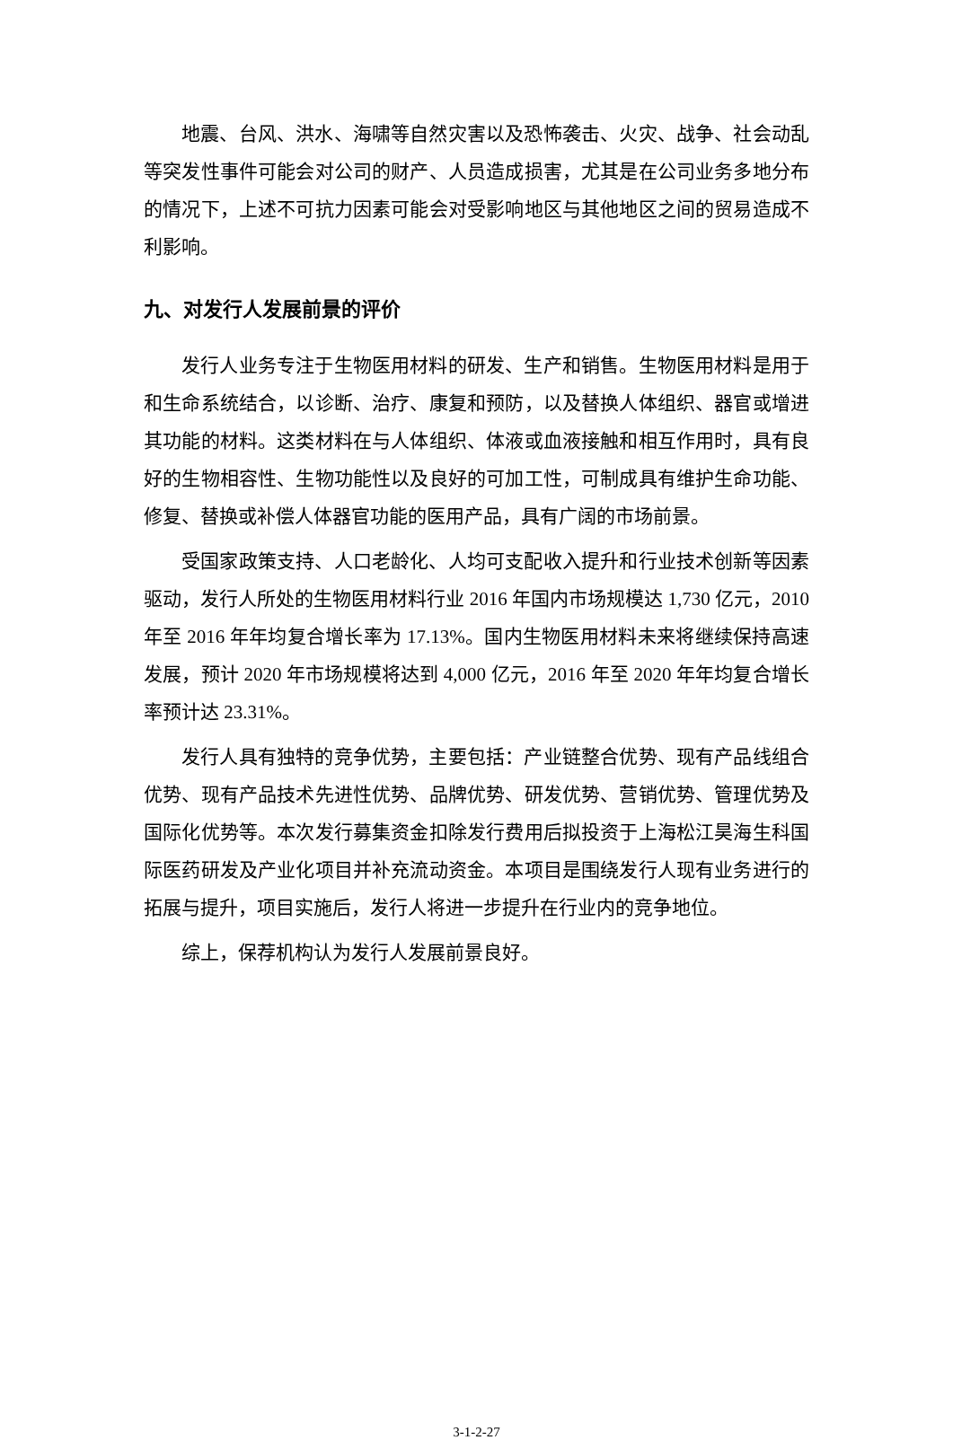地震、台风、洪水、海啸等自然灾害以及恐怖袭击、火灾、战争、社会动乱等突发性事件可能会对公司的财产、人员造成损害，尤其是在公司业务多地分布的情况下，上述不可抗力因素可能会对受影响地区与其他地区之间的贸易造成不利影响。
九、对发行人发展前景的评价
发行人业务专注于生物医用材料的研发、生产和销售。生物医用材料是用于和生命系统结合，以诊断、治疗、康复和预防，以及替换人体组织、器官或增进其功能的材料。这类材料在与人体组织、体液或血液接触和相互作用时，具有良好的生物相容性、生物功能性以及良好的可加工性，可制成具有维护生命功能、修复、替换或补偿人体器官功能的医用产品，具有广阔的市场前景。
受国家政策支持、人口老龄化、人均可支配收入提升和行业技术创新等因素驱动，发行人所处的生物医用材料行业 2016 年国内市场规模达 1,730 亿元，2010 年至 2016 年年均复合增长率为 17.13%。国内生物医用材料未来将继续保持高速发展，预计 2020 年市场规模将达到 4,000 亿元，2016 年至 2020 年年均复合增长率预计达 23.31%。
发行人具有独特的竞争优势，主要包括：产业链整合优势、现有产品线组合优势、现有产品技术先进性优势、品牌优势、研发优势、营销优势、管理优势及国际化优势等。本次发行募集资金扣除发行费用后拟投资于上海松江昊海生科国际医药研发及产业化项目并补充流动资金。本项目是围绕发行人现有业务进行的拓展与提升，项目实施后，发行人将进一步提升在行业内的竞争地位。
综上，保荐机构认为发行人发展前景良好。
3-1-2-27